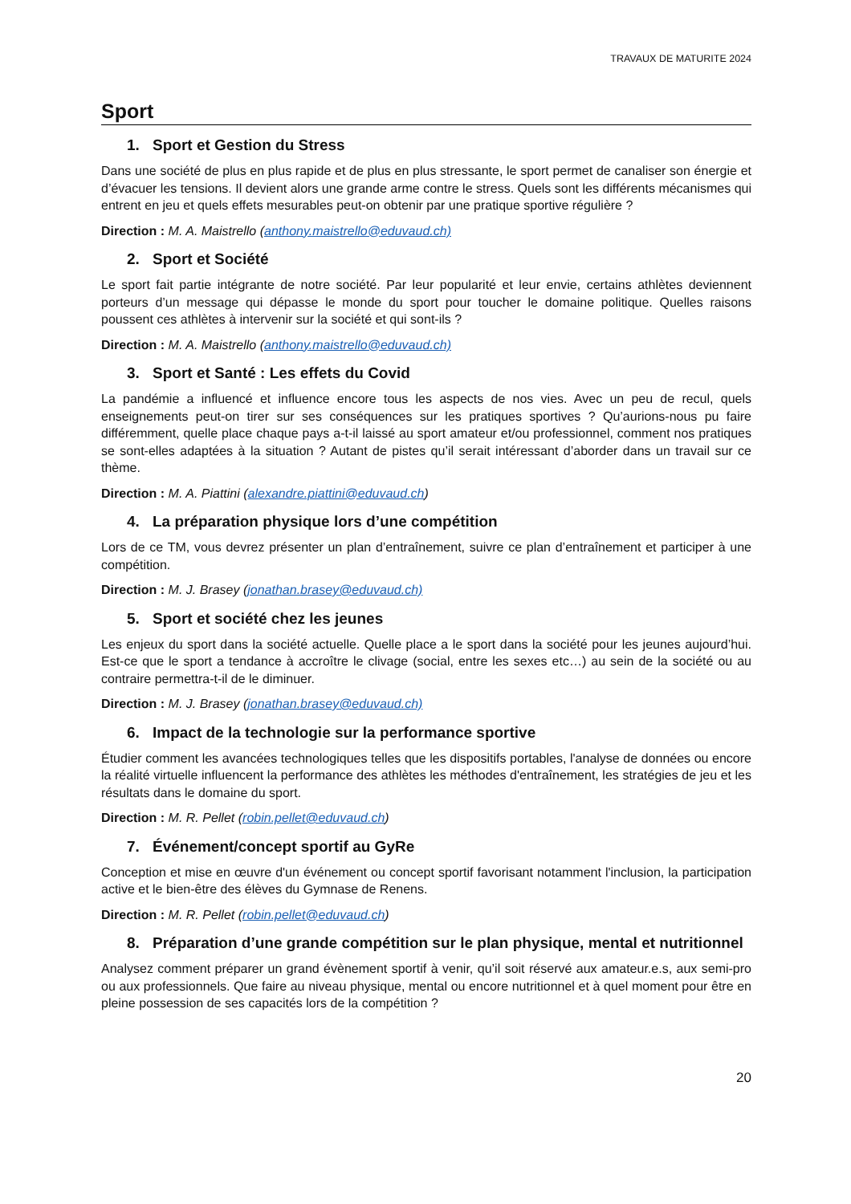TRAVAUX DE MATURITE 2024
Sport
1. Sport et Gestion du Stress
Dans une société de plus en plus rapide et de plus en plus stressante, le sport permet de canaliser son énergie et d’évacuer les tensions. Il devient alors une grande arme contre le stress. Quels sont les différents mécanismes qui entrent en jeu et quels effets mesurables peut-on obtenir par une pratique sportive régulière ?
Direction : M. A. Maistrello (anthony.maistrello@eduvaud.ch)
2. Sport et Société
Le sport fait partie intégrante de notre société. Par leur popularité et leur envie, certains athlètes deviennent porteurs d’un message qui dépasse le monde du sport pour toucher le domaine politique. Quelles raisons poussent ces athlètes à intervenir sur la société et qui sont-ils ?
Direction : M. A. Maistrello (anthony.maistrello@eduvaud.ch)
3. Sport et Santé : Les effets du Covid
La pandémie a influencé et influence encore tous les aspects de nos vies. Avec un peu de recul, quels enseignements peut-on tirer sur ses conséquences sur les pratiques sportives ? Qu’aurions-nous pu faire différemment, quelle place chaque pays a-t-il laissé au sport amateur et/ou professionnel, comment nos pratiques se sont-elles adaptées à la situation ? Autant de pistes qu’il serait intéressant d’aborder dans un travail sur ce thème.
Direction : M. A. Piattini (alexandre.piattini@eduvaud.ch)
4. La préparation physique lors d’une compétition
Lors de ce TM, vous devrez présenter un plan d’entraînement, suivre ce plan d’entraînement et participer à une compétition.
Direction : M. J. Brasey (jonathan.brasey@eduvaud.ch)
5. Sport et société chez les jeunes
Les enjeux du sport dans la société actuelle. Quelle place a le sport dans la société pour les jeunes aujourd’hui. Est-ce que le sport a tendance à accroître le clivage (social, entre les sexes etc…) au sein de la société ou au contraire permettra-t-il de le diminuer.
Direction : M. J. Brasey (jonathan.brasey@eduvaud.ch)
6. Impact de la technologie sur la performance sportive
Étudier comment les avancées technologiques telles que les dispositifs portables, l'analyse de données ou encore la réalité virtuelle influencent la performance des athlètes les méthodes d'entraînement, les stratégies de jeu et les résultats dans le domaine du sport.
Direction : M. R. Pellet (robin.pellet@eduvaud.ch)
7. Événement/concept sportif au GyRe
Conception et mise en œuvre d'un événement ou concept sportif favorisant notamment l'inclusion, la participation active et le bien-être des élèves du Gymnase de Renens.
Direction : M. R. Pellet (robin.pellet@eduvaud.ch)
8. Préparation d’une grande compétition sur le plan physique, mental et nutritionnel
Analysez comment préparer un grand évènement sportif à venir, qu’il soit réservé aux amateur.e.s, aux semi-pro ou aux professionnels. Que faire au niveau physique, mental ou encore nutritionnel et à quel moment pour être en pleine possession de ses capacités lors de la compétition ?
20